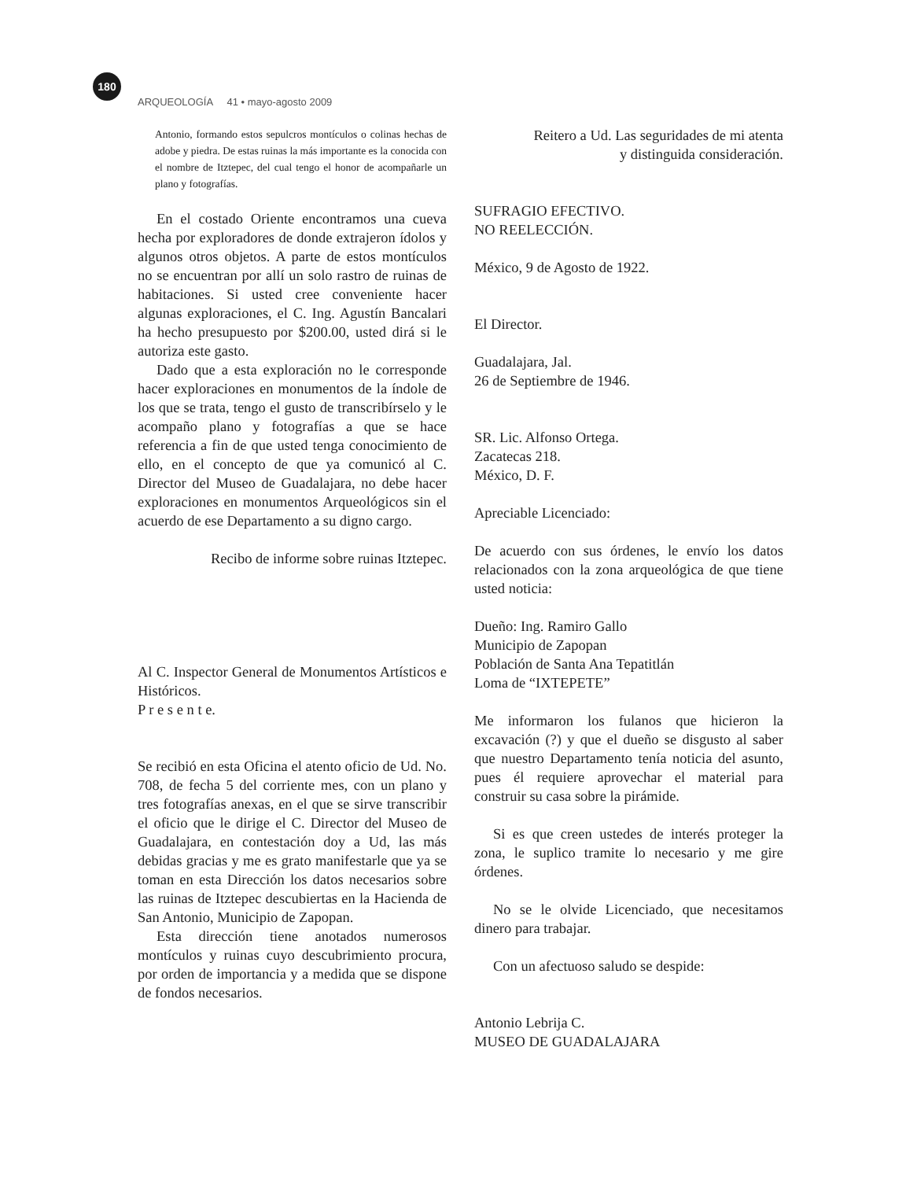180
ARQUEOLOGÍA 41 • mayo-agosto 2009
Antonio, formando estos sepulcros montículos o colinas hechas de adobe y piedra. De estas ruinas la más importante es la conocida con el nombre de Itztepec, del cual tengo el honor de acompañarle un plano y fotografías.
En el costado Oriente encontramos una cueva hecha por exploradores de donde extrajeron ídolos y algunos otros objetos. A parte de estos montículos no se encuentran por allí un solo rastro de ruinas de habitaciones. Si usted cree conveniente hacer algunas exploraciones, el C. Ing. Agustín Bancalari ha hecho presupuesto por $200.00, usted dirá si le autoriza este gasto.
Dado que a esta exploración no le corresponde hacer exploraciones en monumentos de la índole de los que se trata, tengo el gusto de transcribírselo y le acompaño plano y fotografías a que se hace referencia a fin de que usted tenga conocimiento de ello, en el concepto de que ya comunicó al C. Director del Museo de Guadalajara, no debe hacer exploraciones en monumentos Arqueológicos sin el acuerdo de ese Departamento a su digno cargo.
Recibo de informe sobre ruinas Itztepec.
Al C. Inspector General de Monumentos Artísticos e Históricos.
P r e s e n t e.
Se recibió en esta Oficina el atento oficio de Ud. No. 708, de fecha 5 del corriente mes, con un plano y tres fotografías anexas, en el que se sirve transcribir el oficio que le dirige el C. Director del Museo de Guadalajara, en contestación doy a Ud, las más debidas gracias y me es grato manifestarle que ya se toman en esta Dirección los datos necesarios sobre las ruinas de Itztepec descubiertas en la Hacienda de San Antonio, Municipio de Zapopan.
Esta dirección tiene anotados numerosos montículos y ruinas cuyo descubrimiento procura, por orden de importancia y a medida que se dispone de fondos necesarios.
Reitero a Ud. Las seguridades de mi atenta
y distinguida consideración.
SUFRAGIO EFECTIVO.
NO REELECCIÓN.
México, 9 de Agosto de 1922.
El Director.
Guadalajara, Jal.
26 de Septiembre de 1946.
SR. Lic. Alfonso Ortega.
Zacatecas 218.
México, D. F.
Apreciable Licenciado:
De acuerdo con sus órdenes, le envío los datos relacionados con la zona arqueológica de que tiene usted noticia:
Dueño: Ing. Ramiro Gallo
Municipio de Zapopan
Población de Santa Ana Tepatitlán
Loma de “IXTEPETE”
Me informaron los fulanos que hicieron la excavación (?) y que el dueño se disgusto al saber que nuestro Departamento tenía noticia del asunto, pues él requiere aprovechar el material para construir su casa sobre la pirámide.
Si es que creen ustedes de interés proteger la zona, le suplico tramite lo necesario y me gire órdenes.
No se le olvide Licenciado, que necesitamos dinero para trabajar.
Con un afectuoso saludo se despide:
Antonio Lebrija C.
MUSEO DE GUADALAJARA